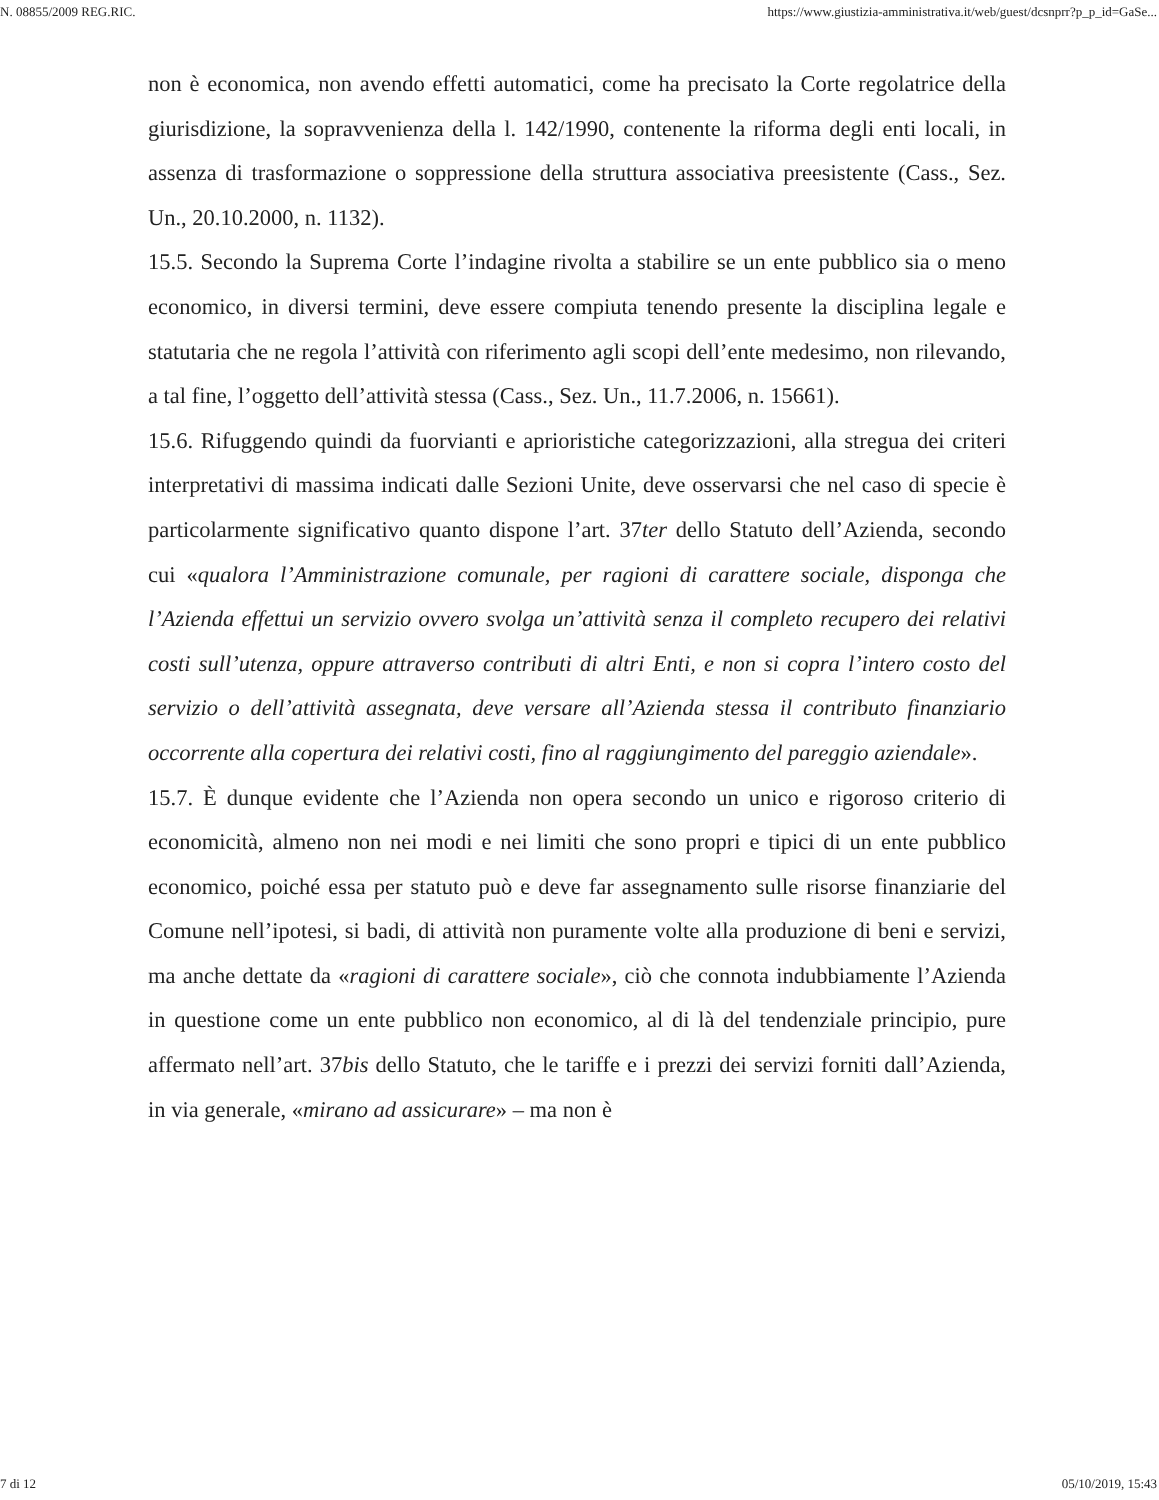N. 08855/2009 REG.RIC. https://www.giustizia-amministrativa.it/web/guest/dcsnprr?p_p_id=GaSe...
non è economica, non avendo effetti automatici, come ha precisato la Corte regolatrice della giurisdizione, la sopravvenienza della l. 142/1990, contenente la riforma degli enti locali, in assenza di trasformazione o soppressione della struttura associativa preesistente (Cass., Sez. Un., 20.10.2000, n. 1132).
15.5. Secondo la Suprema Corte l’indagine rivolta a stabilire se un ente pubblico sia o meno economico, in diversi termini, deve essere compiuta tenendo presente la disciplina legale e statutaria che ne regola l’attività con riferimento agli scopi dell’ente medesimo, non rilevando, a tal fine, l’oggetto dell’attività stessa (Cass., Sez. Un., 11.7.2006, n. 15661).
15.6. Rifuggendo quindi da fuorvianti e aprioristiche categorizzazioni, alla stregua dei criteri interpretativi di massima indicati dalle Sezioni Unite, deve osservarsi che nel caso di specie è particolarmente significativo quanto dispone l’art. 37ter dello Statuto dell’Azienda, secondo cui «qualora l’Amministrazione comunale, per ragioni di carattere sociale, disponga che l’Azienda effettui un servizio ovvero svolga un’attività senza il completo recupero dei relativi costi sull’utenza, oppure attraverso contributi di altri Enti, e non si copra l’intero costo del servizio o dell’attività assegnata, deve versare all’Azienda stessa il contributo finanziario occorrente alla copertura dei relativi costi, fino al raggiungimento del pareggio aziendale».
15.7. È dunque evidente che l’Azienda non opera secondo un unico e rigoroso criterio di economicità, almeno non nei modi e nei limiti che sono propri e tipici di un ente pubblico economico, poiché essa per statuto può e deve far assegnamento sulle risorse finanziarie del Comune nell’ipotesi, si badi, di attività non puramente volte alla produzione di beni e servizi, ma anche dettate da «ragioni di carattere sociale», ciò che connota indubbiamente l’Azienda in questione come un ente pubblico non economico, al di là del tendenziale principio, pure affermato nell’art. 37bis dello Statuto, che le tariffe e i prezzi dei servizi forniti dall’Azienda, in via generale, «mirano ad assicurare» – ma non è
7 di 12 05/10/2019, 15:43